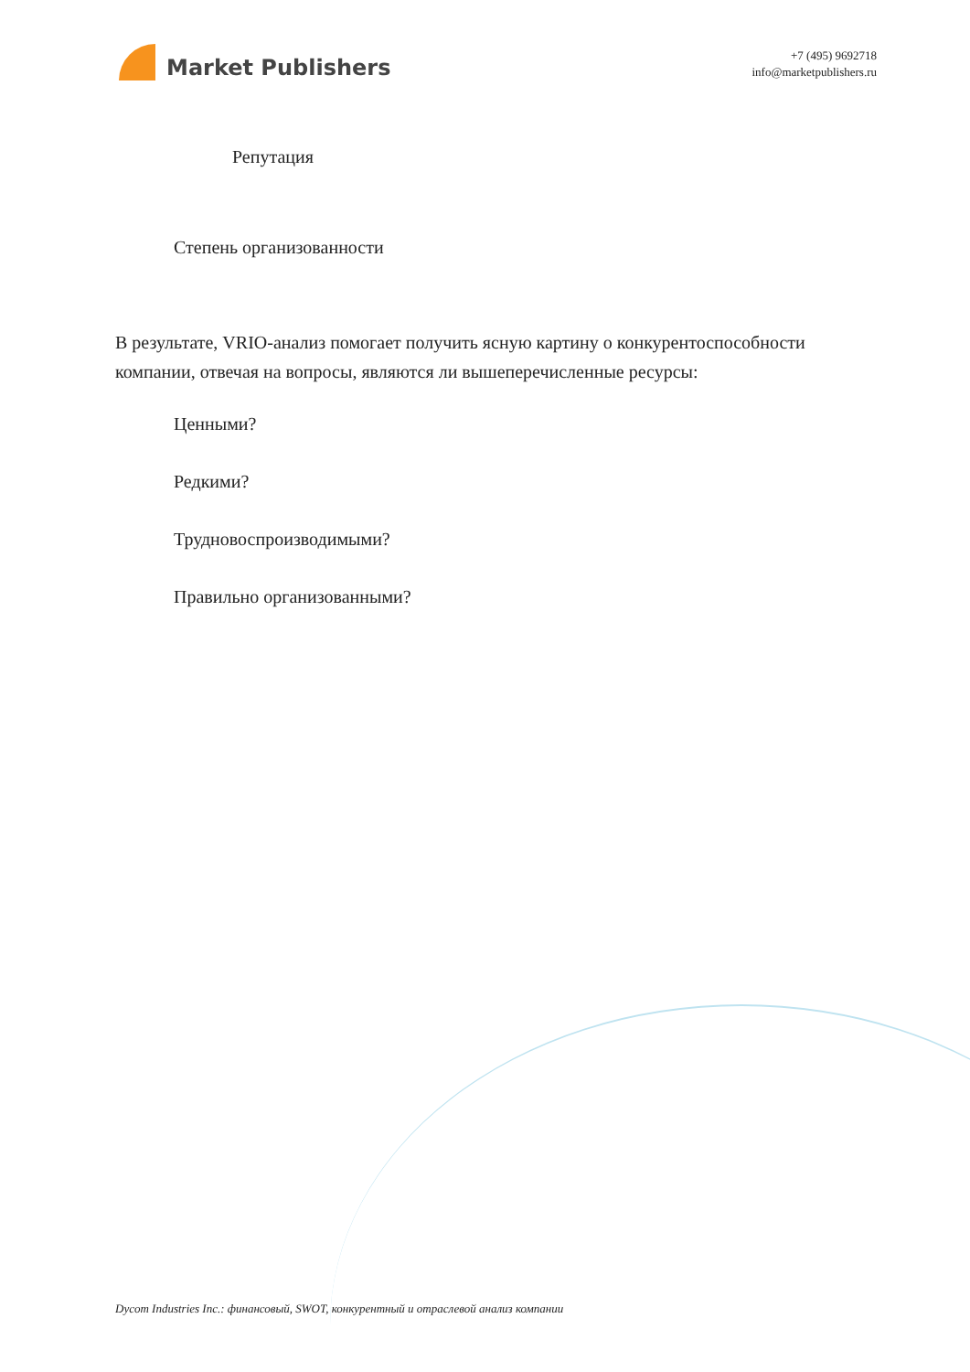Market Publishers
+7 (495) 9692718
info@marketpublishers.ru
Репутация
Степень организованности
В результате, VRIO-анализ помогает получить ясную картину о конкурентоспособности компании, отвечая на вопросы, являются ли вышеперечисленные ресурсы:
Ценными?
Редкими?
Трудновоспроизводимыми?
Правильно организованными?
Dycom Industries Inc.: финансовый, SWOT, конкурентный и отраслевой анализ компании